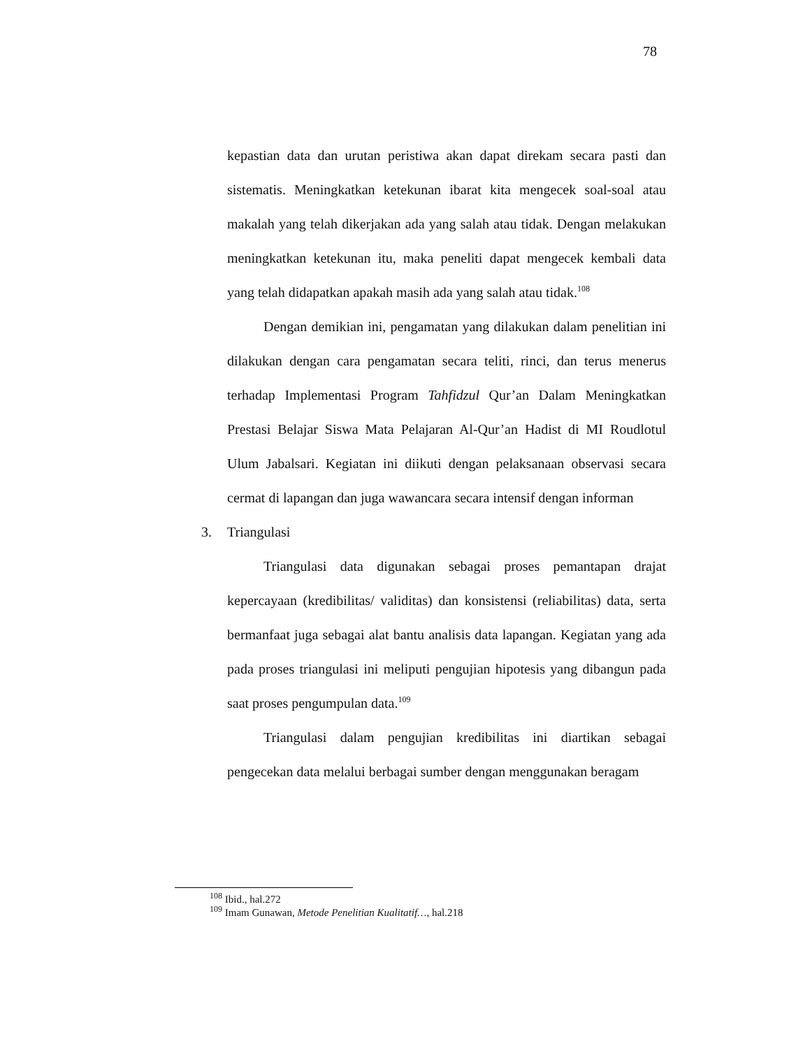78
kepastian data dan urutan peristiwa akan dapat direkam secara pasti dan sistematis. Meningkatkan ketekunan ibarat kita mengecek soal-soal atau makalah yang telah dikerjakan ada yang salah atau tidak. Dengan melakukan meningkatkan ketekunan itu, maka peneliti dapat mengecek kembali data yang telah didapatkan apakah masih ada yang salah atau tidak.<sup>108</sup>
Dengan demikian ini, pengamatan yang dilakukan dalam penelitian ini dilakukan dengan cara pengamatan secara teliti, rinci, dan terus menerus terhadap Implementasi Program Tahfidzul Qur’an Dalam Meningkatkan Prestasi Belajar Siswa Mata Pelajaran Al-Qur’an Hadist di MI Roudlotul Ulum Jabalsari. Kegiatan ini diikuti dengan pelaksanaan observasi secara cermat di lapangan dan juga wawancara secara intensif dengan informan
3. Triangulasi
Triangulasi data digunakan sebagai proses pemantapan drajat kepercayaan (kredibilitas/ validitas) dan konsistensi (reliabilitas) data, serta bermanfaat juga sebagai alat bantu analisis data lapangan. Kegiatan yang ada pada proses triangulasi ini meliputi pengujian hipotesis yang dibangun pada saat proses pengumpulan data.<sup>109</sup>
Triangulasi dalam pengujian kredibilitas ini diartikan sebagai pengecekan data melalui berbagai sumber dengan menggunakan beragam
<sup>108</sup> Ibid., hal.272
<sup>109</sup> Imam Gunawan, Metode Penelitian Kualitatif…, hal.218